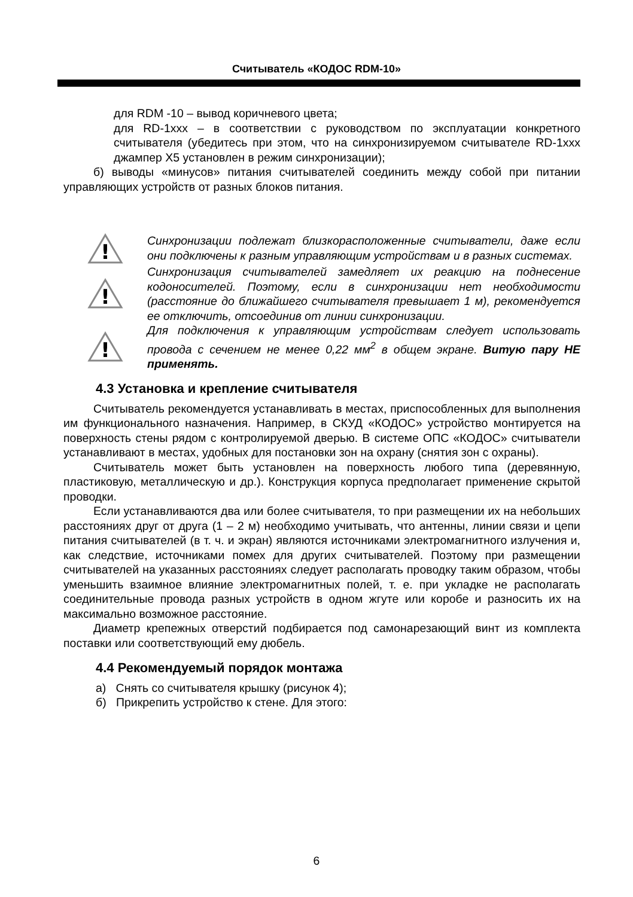Считыватель «КОДОС RDM-10»
для RDM -10 – вывод коричневого цвета;
для RD-1xxx – в соответствии с руководством по эксплуатации конкретного считывателя (убедитесь при этом, что на синхронизируемом считывателе RD-1xxx джампер X5 установлен в режим синхронизации);
б) выводы «минусов» питания считывателей соединить между собой при питании управляющих устройств от разных блоков питания.
!
Синхронизации подлежат близкорасположенные считыватели, даже если они подключены к разным управляющим устройствам и в разных системах.
!
Синхронизация считывателей замедляет их реакцию на поднесение кодоносителей. Поэтому, если в синхронизации нет необходимости (расстояние до ближайшего считывателя превышает 1 м), рекомендуется ее отключить, отсоединив от линии синхронизации.
!
Для подключения к управляющим устройствам следует использовать провода с сечением не менее 0,22 мм<sup>2</sup> в общем экране. Витую пару НЕ применять.
4.3 Установка и крепление считывателя
Считыватель рекомендуется устанавливать в местах, приспособленных для выполнения им функционального назначения. Например, в СКУД «КОДОС» устройство монтируется на поверхность стены рядом с контролируемой дверью. В системе ОПС «КОДОС» считыватели устанавливают в местах, удобных для постановки зон на охрану (снятия зон с охраны).
Считыватель может быть установлен на поверхность любого типа (деревянную, пластиковую, металлическую и др.). Конструкция корпуса предполагает применение скрытой проводки.
Если устанавливаются два или более считывателя, то при размещении их на небольших расстояниях друг от друга (1 – 2 м) необходимо учитывать, что антенны, линии связи и цепи питания считывателей (в т. ч. и экран) являются источниками электромагнитного излучения и, как следствие, источниками помех для других считывателей. Поэтому при размещении считывателей на указанных расстояниях следует располагать проводку таким образом, чтобы уменьшить взаимное влияние электромагнитных полей, т. е. при укладке не располагать соединительные провода разных устройств в одном жгуте или коробе и разносить их на максимально возможное расстояние.
Диаметр крепежных отверстий подбирается под самонарезающий винт из комплекта поставки или соответствующий ему дюбель.
4.4 Рекомендуемый порядок монтажа
а) Снять со считывателя крышку (рисунок 4);
б) Прикрепить устройство к стене. Для этого:
6